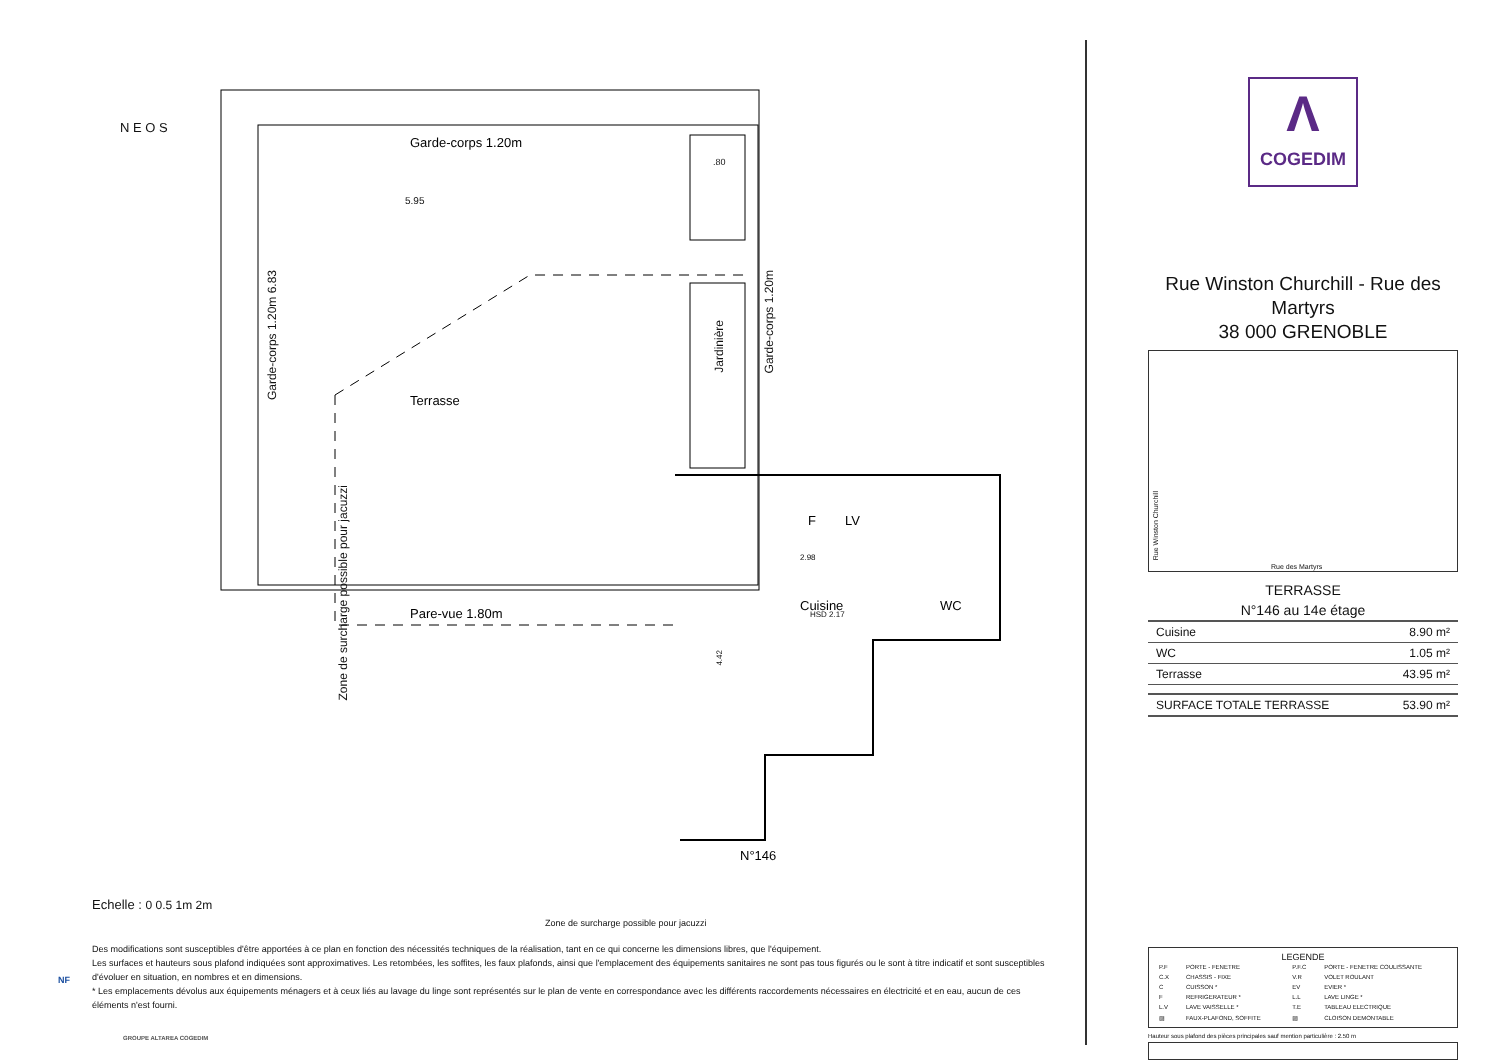Garde-corps 1.20m
Terrasse
Pare-vue 1.80m
Cuisine
WC
F
LV
N°146
5.95
.80
Garde-corps 1.20m 6.83
Jardinière
Garde-corps 1.20m
Zone de surcharge possible pour jacuzzi
2.98
HSD 2.17
4.42
N E O S
Echelle : 0 0.5 1m 2m
Zone de surcharge possible pour jacuzzi
Des modifications sont susceptibles d'être apportées à ce plan en fonction des nécessités techniques de la réalisation, tant en ce qui concerne les dimensions libres, que l'équipement.
Les surfaces et hauteurs sous plafond indiquées sont approximatives. Les retombées, les soffites, les faux plafonds, ainsi que l'emplacement des équipements sanitaires ne sont pas tous figurés ou le sont à titre indicatif et sont susceptibles d'évoluer en situation, en nombres et en dimensions.
* Les emplacements dévolus aux équipements ménagers et à ceux liés au lavage du linge sont représentés sur le plan de vente en correspondance avec les différents raccordements nécessaires en électricité et en eau, aucun de ces éléments n'est fourni.
NF
GROUPE ALTAREA COGEDIM
Λ
COGEDIM
Rue Winston Churchill - Rue des Martyrs
38 000 GRENOBLE
Rue Winston Churchill
Rue des Martyrs
TERRASSE
N°146 au 14e étage
| Cuisine | 8.90 m² |
| WC | 1.05 m² |
| Terrasse | 43.95 m² |
| SURFACE TOTALE TERRASSE | 53.90 m² |
LEGENDE
| P.F | PORTE - FENETRE | P.F.C | PORTE - FENETRE COULISSANTE |
| C.X | CHASSIS - FIXE | V.R | VOLET ROULANT |
| C | CUISSON * | EV | EVIER * |
| F | REFRIGERATEUR * | L.L | LAVE LINGE * |
| L.V | LAVE VAISSELLE * | T.E | TABLEAU ELECTRIQUE |
| ▨ | FAUX-PLAFOND, SOFFITE | ▨ | CLOISON DEMONTABLE |
Hauteur sous plafond des pièces principales sauf mention particulière : 2.50 m